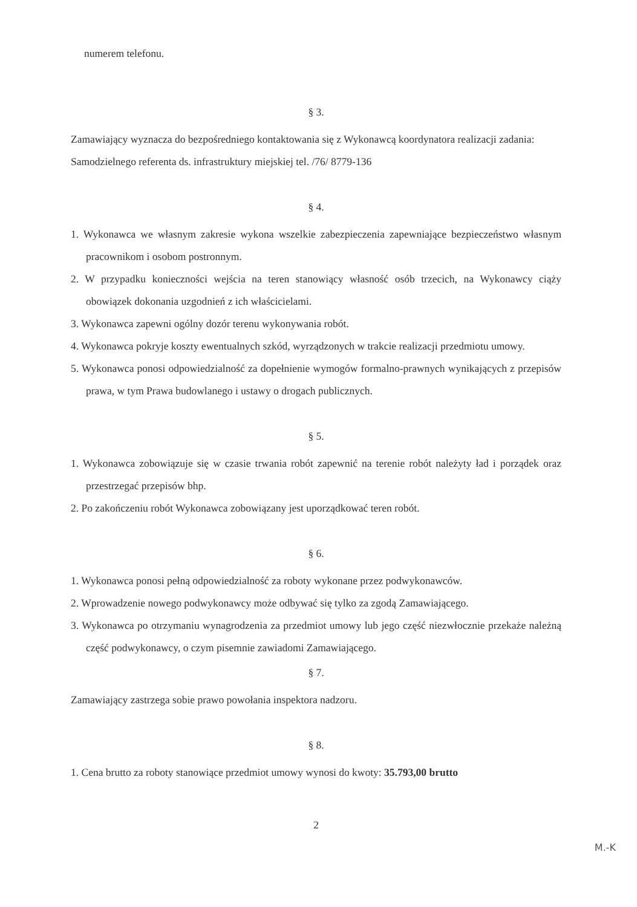numerem telefonu.
§ 3.
Zamawiający wyznacza do bezpośredniego kontaktowania się z Wykonawcą koordynatora realizacji zadania:
Samodzielnego referenta ds. infrastruktury miejskiej tel. /76/ 8779-136
§ 4.
1. Wykonawca we własnym zakresie wykona wszelkie zabezpieczenia zapewniające bezpieczeństwo własnym pracownikom i osobom postronnym.
2. W przypadku konieczności wejścia na teren stanowiący własność osób trzecich, na Wykonawcy ciąży obowiązek dokonania uzgodnień z ich właścicielami.
3. Wykonawca zapewni ogólny dozór terenu wykonywania robót.
4. Wykonawca pokryje koszty ewentualnych szkód, wyrządzonych w trakcie realizacji przedmiotu umowy.
5. Wykonawca ponosi odpowiedzialność za dopełnienie wymogów formalno-prawnych wynikających z przepisów prawa, w tym Prawa budowlanego i ustawy o drogach publicznych.
§ 5.
1. Wykonawca zobowiązuje się w czasie trwania robót zapewnić na terenie robót należyty ład i porządek oraz przestrzegać przepisów bhp.
2. Po zakończeniu robót Wykonawca zobowiązany jest uporządkować teren robót.
§ 6.
1. Wykonawca ponosi pełną odpowiedzialność za roboty wykonane przez podwykonawców.
2. Wprowadzenie nowego podwykonawcy może odbywać się tylko za zgodą Zamawiającego.
3. Wykonawca po otrzymaniu wynagrodzenia za przedmiot umowy lub jego część niezwłocznie przekaże należną część podwykonawcy, o czym pisemnie zawiadomi Zamawiającego.
§ 7.
Zamawiający zastrzega sobie prawo powołania inspektora nadzoru.
§ 8.
1. Cena brutto za roboty stanowiące przedmiot umowy wynosi do kwoty: 35.793,00 brutto
2
M.-K